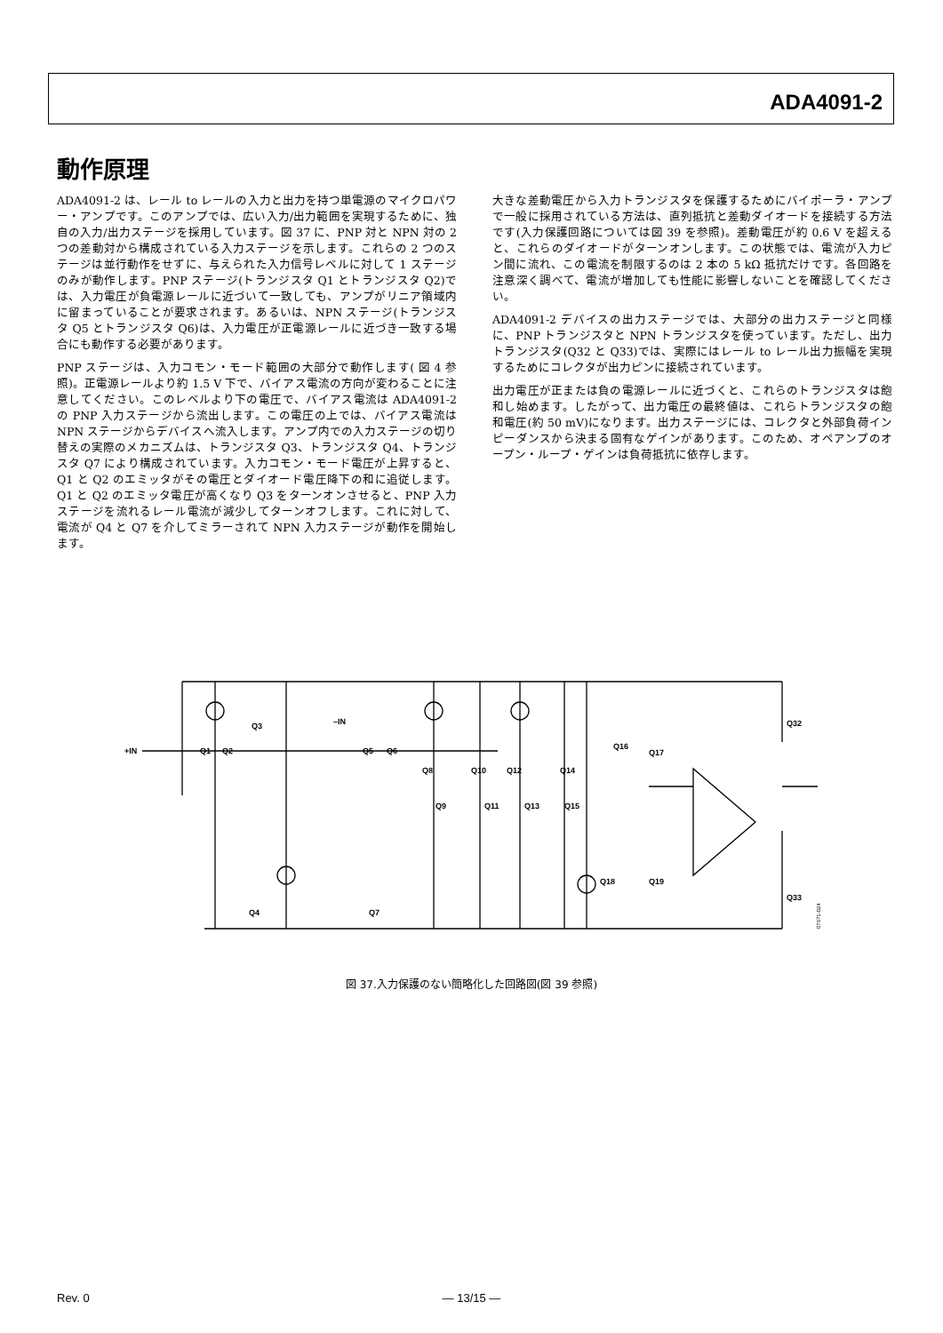ADA4091-2
動作原理
ADA4091-2 は、レール to レールの入力と出力を持つ単電源のマイクロパワー・アンプです。このアンプでは、広い入力/出力範囲を実現するために、独自の入力/出力ステージを採用しています。図 37 に、PNP 対と NPN 対の 2 つの差動対から構成されている入力ステージを示します。これらの 2 つのステージは並行動作をせずに、与えられた入力信号レベルに対して 1 ステージのみが動作します。PNP ステージ(トランジスタ Q1 とトランジスタ Q2)では、入力電圧が負電源レールに近づいて一致しても、アンプがリニア領域内に留まっていることが要求されます。あるいは、NPN ステージ(トランジスタ Q5 とトランジスタ Q6)は、入力電圧が正電源レールに近づき一致する場合にも動作する必要があります。
PNP ステージは、入力コモン・モード範囲の大部分で動作します( 図 4 参照)。正電源レールより約 1.5 V 下で、バイアス電流の方向が変わることに注意してください。このレベルより下の電圧で、バイアス電流は ADA4091-2 の PNP 入力ステージから流出します。この電圧の上では、バイアス電流は NPN ステージからデバイスへ流入します。アンプ内での入力ステージの切り替えの実際のメカニズムは、トランジスタ Q3、トランジスタ Q4、トランジスタ Q7 により構成されています。入力コモン・モード電圧が上昇すると、Q1 と Q2 のエミッタがその電圧とダイオード電圧降下の和に追従します。 Q1 と Q2 のエミッタ電圧が高くなり Q3 をターンオンさせると、PNP 入力ステージを流れるレール電流が減少してターンオフします。これに対して、電流が Q4 と Q7 を介してミラーされて NPN 入力ステージが動作を開始します。
大きな差動電圧から入力トランジスタを保護するためにバイポーラ・アンプで一般に採用されている方法は、直列抵抗と差動ダイオードを接続する方法です(入力保護回路については図 39 を参照)。差動電圧が約 0.6 V を超えると、これらのダイオードがターンオンします。この状態では、電流が入力ピン間に流れ、この電流を制限するのは 2 本の 5 kΩ 抵抗だけです。各回路を注意深く調べて、電流が増加しても性能に影響しないことを確認してください。
ADA4091-2 デバイスの出力ステージでは、大部分の出力ステージと同様に、PNP トランジスタと NPN トランジスタを使っています。ただし、出力トランジスタ(Q32 と Q33)では、実際にはレール to レール出力振幅を実現するためにコレクタが出力ピンに接続されています。
出力電圧が正または負の電源レールに近づくと、これらのトランジスタは飽和し始めます。したがって、出力電圧の最終値は、これらトランジスタの飽和電圧(約 50 mV)になります。出力ステージには、コレクタと外部負荷インピーダンスから決まる固有なゲインがあります。このため、オペアンプのオープン・ループ・ゲインは負荷抵抗に依存します。
+IN
–IN
Q1
Q2
Q3
Q4
Q5
Q6
Q7
Q8
Q9
Q10
Q11
Q12
Q13
Q14
Q15
Q16
Q17
Q18
Q19
Q32
Q33
07671-024
図 37.入力保護のない簡略化した回路図(図 39 参照)
Rev. 0
― 13/15 ―